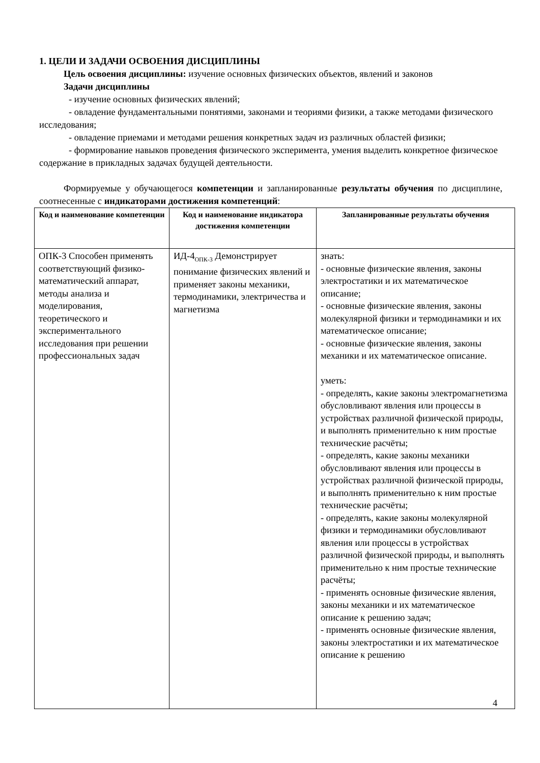1. ЦЕЛИ И ЗАДАЧИ ОСВОЕНИЯ ДИСЦИПЛИНЫ
Цель освоения дисциплины: изучение основных физических объектов, явлений и законов
Задачи дисциплины
- изучение основных физических явлений;
- овладение фундаментальными понятиями, законами и теориями физики, а также методами физического исследования;
- овладение приемами и методами решения конкретных задач из различных областей физики;
- формирование навыков проведения физического эксперимента, умения выделить конкретное физическое содержание в прикладных задачах будущей деятельности.
Формируемые у обучающегося компетенции и запланированные результаты обучения по дисциплине, соотнесенные с индикаторами достижения компетенций:
| Код и наименование компетенции | Код и наименование индикатора достижения компетенции | Запланированные результаты обучения |
| --- | --- | --- |
| ОПК-3 Способен применять соответствующий физико-математический аппарат, методы анализа и моделирования, теоретического и экспериментального исследования при решении профессиональных задач | ИД-4<sub>ОПК-3</sub> Демонстрирует понимание физических явлений и применяет законы механики, термодинамики, электричества и магнетизма | знать: - основные физические явления, законы электростатики и их математическое описание; - основные физические явления, законы молекулярной физики и термодинамики и их математическое описание; - основные физические явления, законы механики и их математическое описание. уметь: - определять, какие законы электромагнетизма обусловливают явления или процессы в устройствах различной физической природы, и выполнять применительно к ним простые технические расчёты; - определять, какие законы механики обусловливают явления или процессы в устройствах различной физической природы, и выполнять применительно к ним простые технические расчёты; - определять, какие законы молекулярной физики и термодинамики обусловливают явления или процессы в устройствах различной физической природы, и выполнять применительно к ним простые технические расчёты; - применять основные физические явления, законы механики и их математическое описание к решению задач; - применять основные физические явления, законы электростатики и их математическое описание к решению |
4